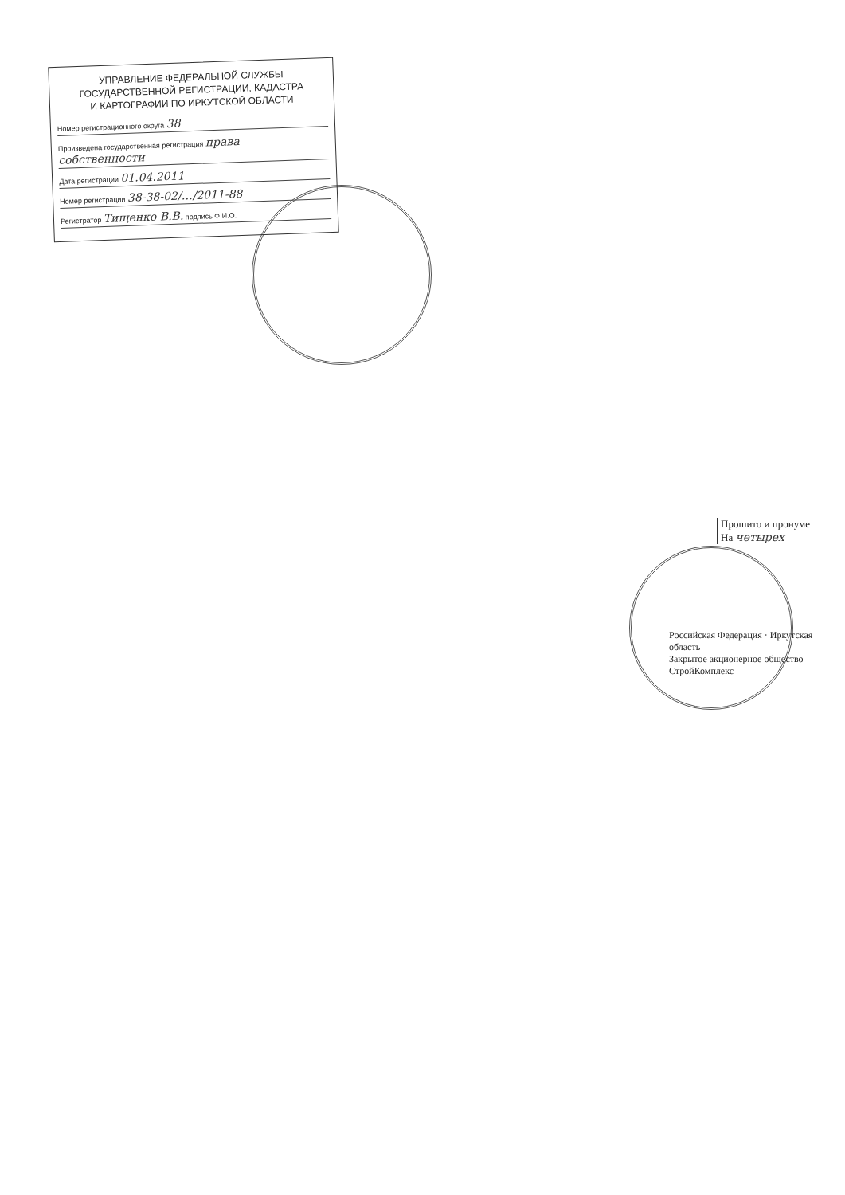УПРАВЛЕНИЕ ФЕДЕРАЛЬНОЙ СЛУЖБЫ
ГОСУДАРСТВЕННОЙ РЕГИСТРАЦИИ, КАДАСТРА
И КАРТОГРАФИИ ПО ИРКУТСКОЙ ОБЛАСТИ
Номер регистрационного округа 38
Произведена государственная регистрация права собственности
Дата регистрации 01.04.2011
Номер регистрации 38-38-02/…/2011-88
Регистратор Тищенко В.В. подпись Ф.И.О.
Прошито и пронуме
На четырех
Российская Федерация · Иркутская область
Закрытое акционерное общество
СтройКомплекс